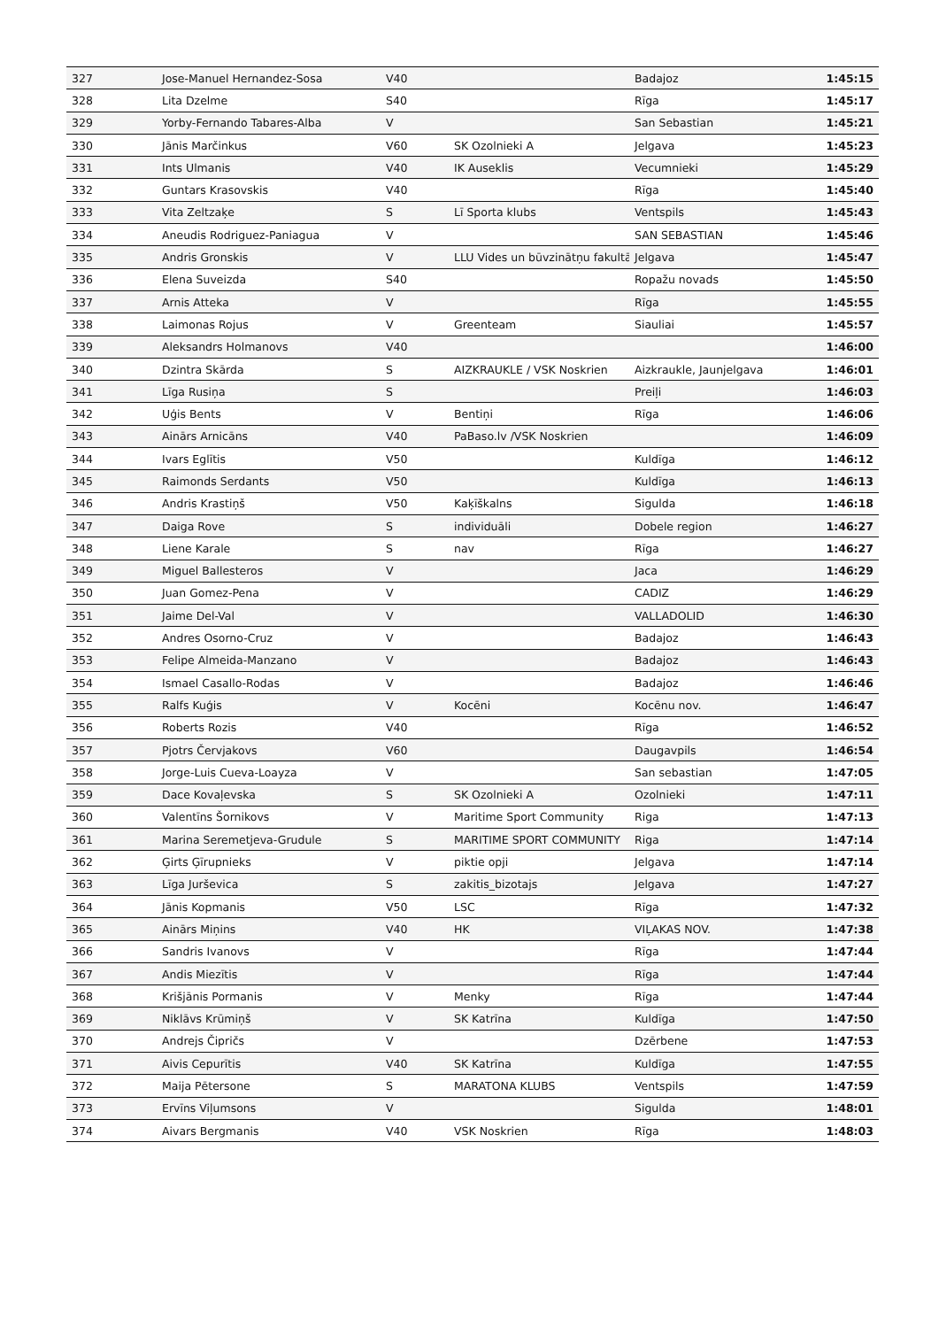| 327 | Jose-Manuel Hernandez-Sosa | V40 | | Badajoz | 1:45:15 |
| 328 | Lita Dzelme | S40 | | Rīga | 1:45:17 |
| 329 | Yorby-Fernando Tabares-Alba | V | | San Sebastian | 1:45:21 |
| 330 | Jānis Marčinkus | V60 | SK Ozolnieki A | Jelgava | 1:45:23 |
| 331 | Ints Ulmanis | V40 | IK Auseklis | Vecumnieki | 1:45:29 |
| 332 | Guntars Krasovskis | V40 | | Rīga | 1:45:40 |
| 333 | Vita Zeltzaķe | S | Lī Sporta klubs | Ventspils | 1:45:43 |
| 334 | Aneudis Rodriguez-Paniagua | V | | SAN SEBASTIAN | 1:45:46 |
| 335 | Andris Gronskis | V | LLU Vides un būvzinātņu fakultā | Jelgava | 1:45:47 |
| 336 | Elena Suveizda | S40 | | Ropažu novads | 1:45:50 |
| 337 | Arnis Atteka | V | | Rīga | 1:45:55 |
| 338 | Laimonas Rojus | V | Greenteam | Siauliai | 1:45:57 |
| 339 | Aleksandrs Holmanovs | V40 | | | 1:46:00 |
| 340 | Dzintra Skārda | S | AIZKRAUKLE / VSK Noskrien | Aizkraukle, Jaunjelgava | 1:46:01 |
| 341 | Līga Rusiņa | S | | Preiļi | 1:46:03 |
| 342 | Uģis Bents | V | Bentiņi | Rīga | 1:46:06 |
| 343 | Ainārs Arnicāns | V40 | PaBaso.lv /VSK Noskrien | | 1:46:09 |
| 344 | Ivars Eglītis | V50 | | Kuldīga | 1:46:12 |
| 345 | Raimonds Serdants | V50 | | Kuldīga | 1:46:13 |
| 346 | Andris Krastiņš | V50 | Kaķīškalns | Sigulda | 1:46:18 |
| 347 | Daiga Rove | S | individuāli | Dobele region | 1:46:27 |
| 348 | Liene Karale | S | nav | Rīga | 1:46:27 |
| 349 | Miguel Ballesteros | V | | Jaca | 1:46:29 |
| 350 | Juan Gomez-Pena | V | | CADIZ | 1:46:29 |
| 351 | Jaime Del-Val | V | | VALLADOLID | 1:46:30 |
| 352 | Andres Osorno-Cruz | V | | Badajoz | 1:46:43 |
| 353 | Felipe Almeida-Manzano | V | | Badajoz | 1:46:43 |
| 354 | Ismael Casallo-Rodas | V | | Badajoz | 1:46:46 |
| 355 | Ralfs Kuģis | V | Kocēni | Kocēnu nov. | 1:46:47 |
| 356 | Roberts Rozis | V40 | | Rīga | 1:46:52 |
| 357 | Pjotrs Červjakovs | V60 | | Daugavpils | 1:46:54 |
| 358 | Jorge-Luis Cueva-Loayza | V | | San sebastian | 1:47:05 |
| 359 | Dace Kovaļevska | S | SK Ozolnieki A | Ozolnieki | 1:47:11 |
| 360 | Valentīns Šornikovs | V | Maritime Sport Community | Riga | 1:47:13 |
| 361 | Marina Seremetjeva-Grudule | S | MARITIME SPORT COMMUNITY | Riga | 1:47:14 |
| 362 | Ģirts Ģīrupnieks | V | piktie opji | Jelgava | 1:47:14 |
| 363 | Līga Jurševica | S | zakitis_bizotajs | Jelgava | 1:47:27 |
| 364 | Jānis Kopmanis | V50 | LSC | Rīga | 1:47:32 |
| 365 | Ainārs Miņins | V40 | HK | VIĻAKAS NOV. | 1:47:38 |
| 366 | Sandris Ivanovs | V | | Rīga | 1:47:44 |
| 367 | Andis Miezītis | V | | Rīga | 1:47:44 |
| 368 | Krišjānis Pormanis | V | Menky | Rīga | 1:47:44 |
| 369 | Niklāvs Krūmiņš | V | SK Katrīna | Kuldīga | 1:47:50 |
| 370 | Andrejs Čipričs | V | | Dzērbene | 1:47:53 |
| 371 | Aivis Cepurītis | V40 | SK Katrīna | Kuldīga | 1:47:55 |
| 372 | Maija Pētersone | S | MARATONA KLUBS | Ventspils | 1:47:59 |
| 373 | Ervīns Viļumsons | V | | Sigulda | 1:48:01 |
| 374 | Aivars Bergmanis | V40 | VSK Noskrien | Rīga | 1:48:03 |